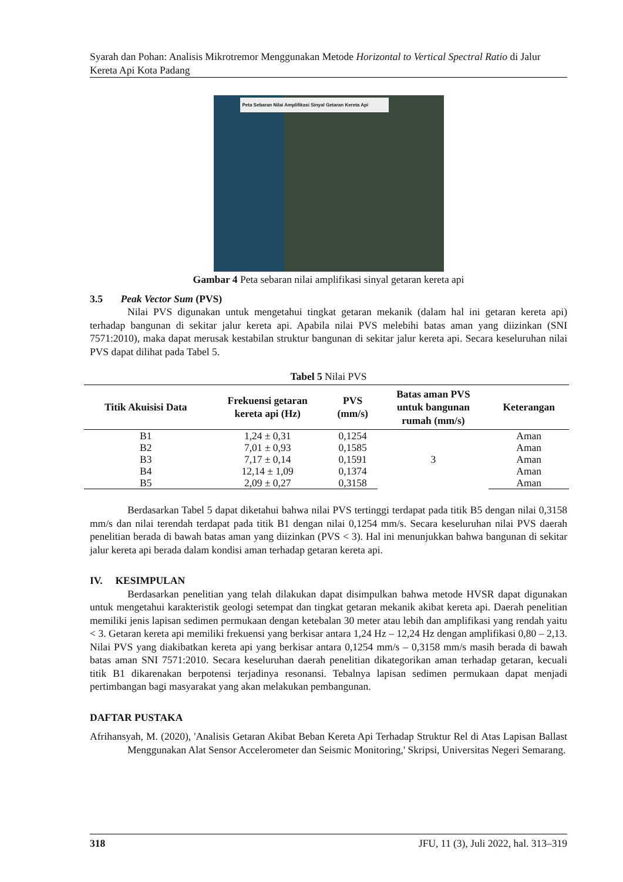Syarah dan Pohan: Analisis Mikrotremor Menggunakan Metode Horizontal to Vertical Spectral Ratio di Jalur Kereta Api Kota Padang
Peta Sebaran Nilai Amplifikasi Sinyal Getaran Kereta Api
Gambar 4 Peta sebaran nilai amplifikasi sinyal getaran kereta api
3.5 Peak Vector Sum (PVS)
Nilai PVS digunakan untuk mengetahui tingkat getaran mekanik (dalam hal ini getaran kereta api) terhadap bangunan di sekitar jalur kereta api. Apabila nilai PVS melebihi batas aman yang diizinkan (SNI 7571:2010), maka dapat merusak kestabilan struktur bangunan di sekitar jalur kereta api. Secara keseluruhan nilai PVS dapat dilihat pada Tabel 5.
Tabel 5 Nilai PVS
| Titik Akuisisi Data | Frekuensi getaran kereta api (Hz) | PVS (mm/s) | Batas aman PVS untuk bangunan rumah (mm/s) | Keterangan |
| --- | --- | --- | --- | --- |
| B1 | 1,24 ± 0,31 | 0,1254 | 3 | Aman |
| B2 | 7,01 ± 0,93 | 0,1585 | | Aman |
| B3 | 7,17 ± 0,14 | 0,1591 | | Aman |
| B4 | 12,14 ± 1,09 | 0,1374 | | Aman |
| B5 | 2,09 ± 0,27 | 0,3158 | | Aman |
Berdasarkan Tabel 5 dapat diketahui bahwa nilai PVS tertinggi terdapat pada titik B5 dengan nilai 0,3158 mm/s dan nilai terendah terdapat pada titik B1 dengan nilai 0,1254 mm/s. Secara keseluruhan nilai PVS daerah penelitian berada di bawah batas aman yang diizinkan (PVS < 3). Hal ini menunjukkan bahwa bangunan di sekitar jalur kereta api berada dalam kondisi aman terhadap getaran kereta api.
IV. KESIMPULAN
Berdasarkan penelitian yang telah dilakukan dapat disimpulkan bahwa metode HVSR dapat digunakan untuk mengetahui karakteristik geologi setempat dan tingkat getaran mekanik akibat kereta api. Daerah penelitian memiliki jenis lapisan sedimen permukaan dengan ketebalan 30 meter atau lebih dan amplifikasi yang rendah yaitu < 3. Getaran kereta api memiliki frekuensi yang berkisar antara 1,24 Hz – 12,24 Hz dengan amplifikasi 0,80 – 2,13. Nilai PVS yang diakibatkan kereta api yang berkisar antara 0,1254 mm/s – 0,3158 mm/s masih berada di bawah batas aman SNI 7571:2010. Secara keseluruhan daerah penelitian dikategorikan aman terhadap getaran, kecuali titik B1 dikarenakan berpotensi terjadinya resonansi. Tebalnya lapisan sedimen permukaan dapat menjadi pertimbangan bagi masyarakat yang akan melakukan pembangunan.
DAFTAR PUSTAKA
Afrihansyah, M. (2020), 'Analisis Getaran Akibat Beban Kereta Api Terhadap Struktur Rel di Atas Lapisan Ballast Menggunakan Alat Sensor Accelerometer dan Seismic Monitoring,' Skripsi, Universitas Negeri Semarang.
318 JFU, 11 (3), Juli 2022, hal. 313–319